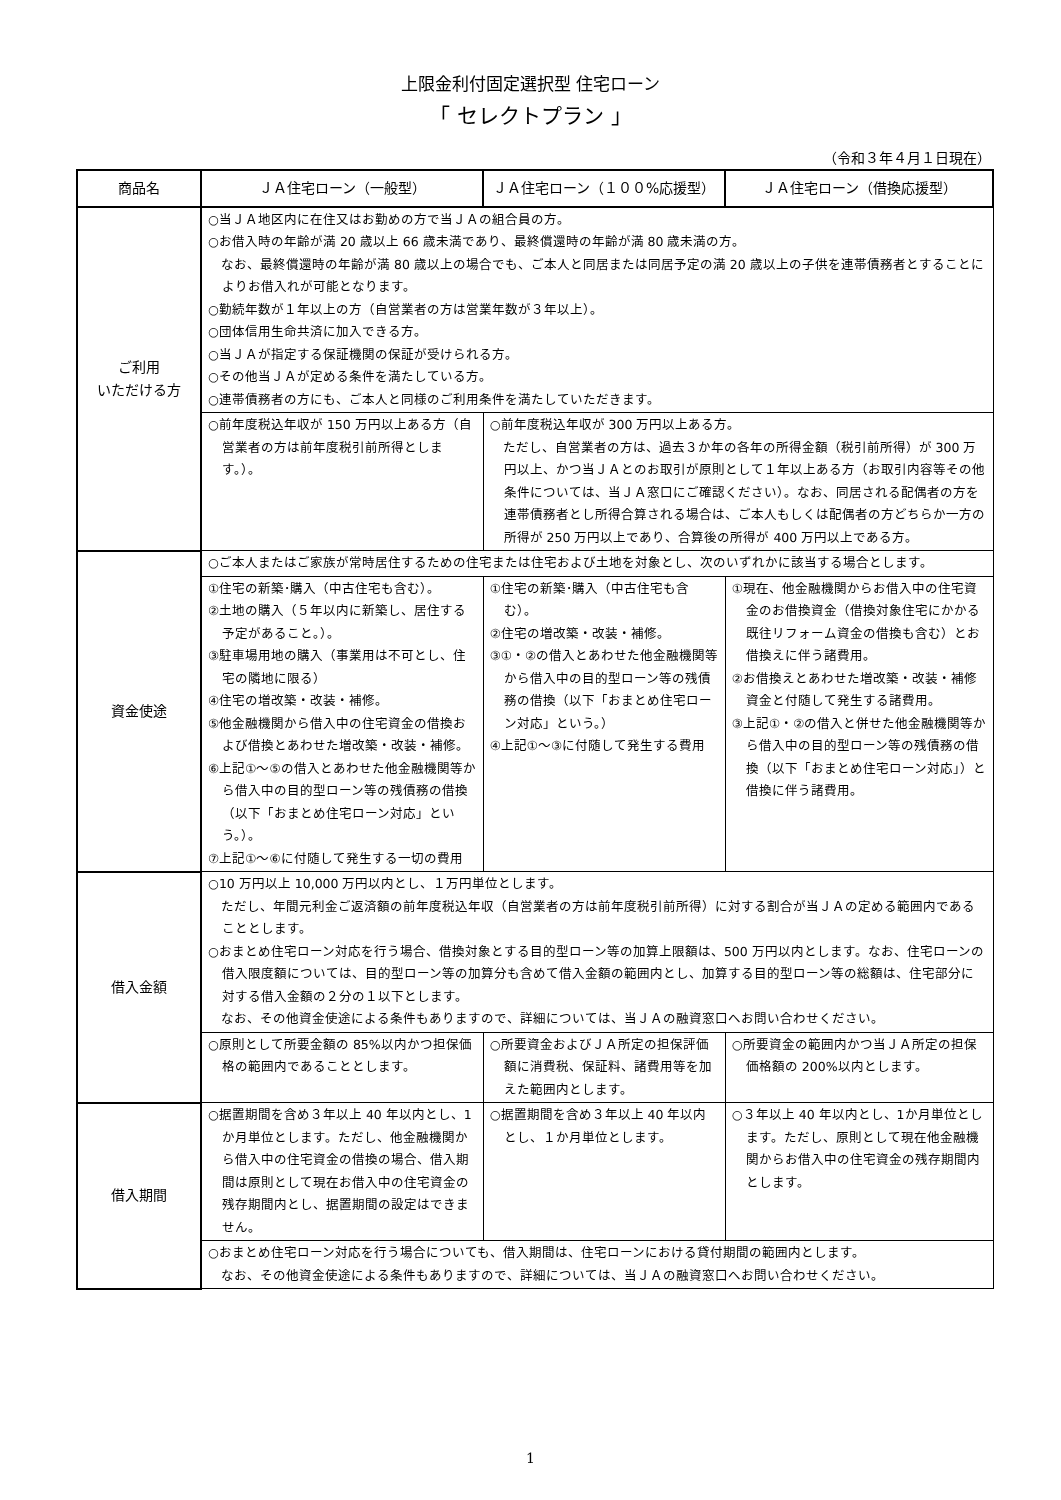上限金利付固定選択型 住宅ローン
「 セレクトプラン 」
（令和３年４月１日現在）
| 商品名 | ＪＡ住宅ローン（一般型） | ＪＡ住宅ローン（１００%応援型） | ＪＡ住宅ローン（借換応援型） |
| --- | --- | --- | --- |
| ご利用 いただける方 | ○当ＪＡ地区内に在住又はお勤めの方で当ＪＡの組合員の方。 ○お借入時の年齢が満 20 歳以上 66 歳未満であり、最終償還時の年齢が満 80 歳未満の方。 なお、最終償還時の年齢が満 80 歳以上の場合でも、ご本人と同居または同居予定の満 20 歳以上の子供を連帯債務者とすることによりお借入れが可能となります。 ○勤続年数が１年以上の方（自営業者の方は営業年数が３年以上）。 ○団体信用生命共済に加入できる方。 ○当ＪＡが指定する保証機関の保証が受けられる方。 ○その他当ＪＡが定める条件を満たしている方。 ○連帯債務者の方にも、ご本人と同様のご利用条件を満たしていただきます。 | | |
| | ○前年度税込年収が 150 万円以上ある方（自営業者の方は前年度税引前所得とします。）。 | ○前年度税込年収が 300 万円以上ある方。 ただし、自営業者の方は、過去３か年の各年の所得金額（税引前所得）が 300 万円以上、かつ当ＪＡとのお取引が原則として１年以上ある方（お取引内容等その他条件については、当ＪＡ窓口にご確認ください）。なお、同居される配偶者の方を連帯債務者とし所得合算される場合は、ご本人もしくは配偶者の方どちらか一方の所得が 250 万円以上であり、合算後の所得が 400 万円以上である方。 | |
| 資金使途 | ○ご本人またはご家族が常時居住するための住宅または住宅および土地を対象とし、次のいずれかに該当する場合とします。 | | |
| | ①住宅の新築･購入（中古住宅も含む）。 ②土地の購入（５年以内に新築し、居住する予定があること。）。 ③駐車場用地の購入（事業用は不可とし、住宅の隣地に限る） ④住宅の増改築・改装・補修。 ⑤他金融機関から借入中の住宅資金の借換および借換とあわせた増改築・改装・補修。 ⑥上記①～⑤の借入とあわせた他金融機関等から借入中の目的型ローン等の残債務の借換（以下「おまとめ住宅ローン対応」という。）。 ⑦上記①～⑥に付随して発生する一切の費用 | ①住宅の新築･購入（中古住宅も含む）。 ②住宅の増改築・改装・補修。 ③①・②の借入とあわせた他金融機関等から借入中の目的型ローン等の残債務の借換（以下「おまとめ住宅ローン対応」という。） ④上記①～③に付随して発生する費用 | ①現在、他金融機関からお借入中の住宅資金のお借換資金（借換対象住宅にかかる既往リフォーム資金の借換も含む）とお借換えに伴う諸費用。 ②お借換えとあわせた増改築・改装・補修資金と付随して発生する諸費用。 ③上記①・②の借入と併せた他金融機関等から借入中の目的型ローン等の残債務の借換（以下「おまとめ住宅ローン対応」）と借換に伴う諸費用。 |
| 借入金額 | ○10 万円以上 10,000 万円以内とし、１万円単位とします。 ただし、年間元利金ご返済額の前年度税込年収（自営業者の方は前年度税引前所得）に対する割合が当ＪＡの定める範囲内であることとします。 ○おまとめ住宅ローン対応を行う場合、借換対象とする目的型ローン等の加算上限額は、500 万円以内とします。なお、住宅ローンの借入限度額については、目的型ローン等の加算分も含めて借入金額の範囲内とし、加算する目的型ローン等の総額は、住宅部分に対する借入金額の２分の１以下とします。 なお、その他資金使途による条件もありますので、詳細については、当ＪＡの融資窓口へお問い合わせください。 | | |
| | ○原則として所要金額の 85%以内かつ担保価格の範囲内であることとします。 | ○所要資金およびＪＡ所定の担保評価額に消費税、保証料、諸費用等を加えた範囲内とします。 | ○所要資金の範囲内かつ当ＪＡ所定の担保価格額の 200%以内とします。 |
| 借入期間 | ○据置期間を含め３年以上 40 年以内とし、1か月単位とします。ただし、他金融機関から借入中の住宅資金の借換の場合、借入期間は原則として現在お借入中の住宅資金の残存期間内とし、据置期間の設定はできません。 | ○据置期間を含め３年以上 40 年以内とし、１か月単位とします。 | ○３年以上 40 年以内とし、1か月単位とします。ただし、原則として現在他金融機関からお借入中の住宅資金の残存期間内とします。 |
| | ○おまとめ住宅ローン対応を行う場合についても、借入期間は、住宅ローンにおける貸付期間の範囲内とします。 なお、その他資金使途による条件もありますので、詳細については、当ＪＡの融資窓口へお問い合わせください。 | | |
1